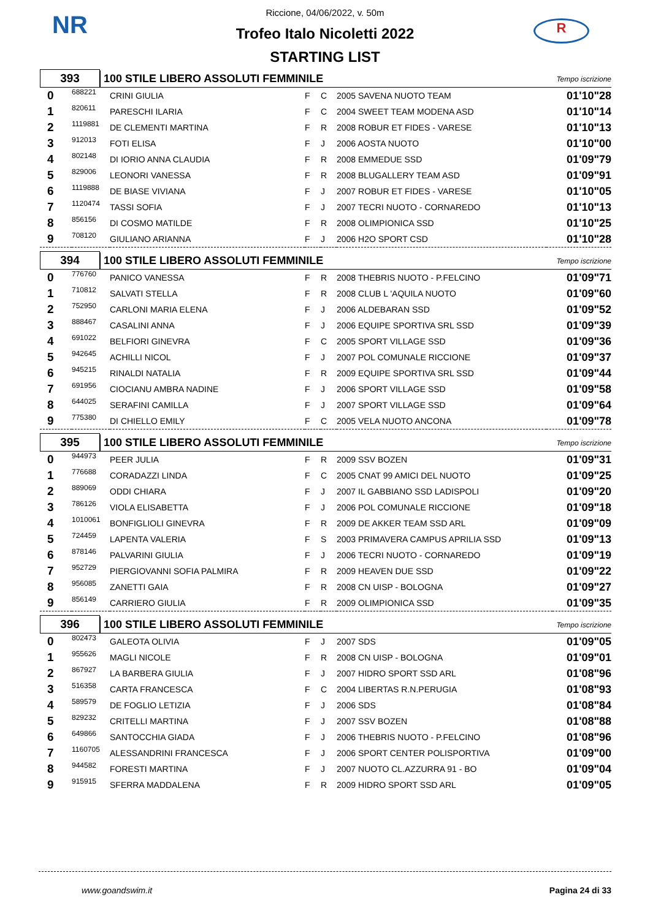NR R
Riccione, 04/06/2022, v. 50m
Trofeo Italo Nicoletti 2022
STARTING LIST
393
100 STILE LIBERO ASSOLUTI FEMMINILE
Tempo iscrizione
| 0 | 688221 | CRINI GIULIA | F | C | 2005 SAVENA NUOTO TEAM | 01'10"28 |
| 1 | 820611 | PARESCHI ILARIA | F | C | 2004 SWEET TEAM MODENA ASD | 01'10"14 |
| 2 | 1119881 | DE CLEMENTI MARTINA | F | R | 2008 ROBUR ET FIDES - VARESE | 01'10"13 |
| 3 | 912013 | FOTI ELISA | F | J | 2006 AOSTA NUOTO | 01'10"00 |
| 4 | 802148 | DI IORIO ANNA CLAUDIA | F | R | 2008 EMMEDUE SSD | 01'09"79 |
| 5 | 829006 | LEONORI VANESSA | F | R | 2008 BLUGALLERY TEAM ASD | 01'09"91 |
| 6 | 1119888 | DE BIASE VIVIANA | F | J | 2007 ROBUR ET FIDES - VARESE | 01'10"05 |
| 7 | 1120474 | TASSI SOFIA | F | J | 2007 TECRI NUOTO - CORNAREDO | 01'10"13 |
| 8 | 856156 | DI COSMO MATILDE | F | R | 2008 OLIMPIONICA SSD | 01'10"25 |
| 9 | 708120 | GIULIANO ARIANNA | F | J | 2006 H2O SPORT CSD | 01'10"28 |
394
100 STILE LIBERO ASSOLUTI FEMMINILE
Tempo iscrizione
| 0 | 776760 | PANICO VANESSA | F | R | 2008 THEBRIS NUOTO - P.FELCINO | 01'09"71 |
| 1 | 710812 | SALVATI STELLA | F | R | 2008 CLUB L 'AQUILA NUOTO | 01'09"60 |
| 2 | 752950 | CARLONI MARIA ELENA | F | J | 2006 ALDEBARAN SSD | 01'09"52 |
| 3 | 888467 | CASALINI ANNA | F | J | 2006 EQUIPE SPORTIVA SRL SSD | 01'09"39 |
| 4 | 691022 | BELFIORI GINEVRA | F | C | 2005 SPORT VILLAGE SSD | 01'09"36 |
| 5 | 942645 | ACHILLI NICOL | F | J | 2007 POL COMUNALE RICCIONE | 01'09"37 |
| 6 | 945215 | RINALDI NATALIA | F | R | 2009 EQUIPE SPORTIVA SRL SSD | 01'09"44 |
| 7 | 691956 | CIOCIANU AMBRA NADINE | F | J | 2006 SPORT VILLAGE SSD | 01'09"58 |
| 8 | 644025 | SERAFINI CAMILLA | F | J | 2007 SPORT VILLAGE SSD | 01'09"64 |
| 9 | 775380 | DI CHIELLO EMILY | F | C | 2005 VELA NUOTO ANCONA | 01'09"78 |
395
100 STILE LIBERO ASSOLUTI FEMMINILE
Tempo iscrizione
| 0 | 944973 | PEER JULIA | F | R | 2009 SSV BOZEN | 01'09"31 |
| 1 | 776688 | CORADAZZI LINDA | F | C | 2005 CNAT 99 AMICI DEL NUOTO | 01'09"25 |
| 2 | 889069 | ODDI CHIARA | F | J | 2007 IL GABBIANO SSD LADISPOLI | 01'09"20 |
| 3 | 786126 | VIOLA ELISABETTA | F | J | 2006 POL COMUNALE RICCIONE | 01'09"18 |
| 4 | 1010061 | BONFIGLIOLI GINEVRA | F | R | 2009 DE AKKER TEAM SSD ARL | 01'09"09 |
| 5 | 724459 | LAPENTA VALERIA | F | S | 2003 PRIMAVERA CAMPUS APRILIA SSD | 01'09"13 |
| 6 | 878146 | PALVARINI GIULIA | F | J | 2006 TECRI NUOTO - CORNAREDO | 01'09"19 |
| 7 | 952729 | PIERGIOVANNI SOFIA PALMIRA | F | R | 2009 HEAVEN DUE SSD | 01'09"22 |
| 8 | 956085 | ZANETTI GAIA | F | R | 2008 CN UISP - BOLOGNA | 01'09"27 |
| 9 | 856149 | CARRIERO GIULIA | F | R | 2009 OLIMPIONICA SSD | 01'09"35 |
396
100 STILE LIBERO ASSOLUTI FEMMINILE
Tempo iscrizione
| 0 | 802473 | GALEOTA OLIVIA | F | J | 2007 SDS | 01'09"05 |
| 1 | 955626 | MAGLI NICOLE | F | R | 2008 CN UISP - BOLOGNA | 01'09"01 |
| 2 | 867927 | LA BARBERA GIULIA | F | J | 2007 HIDRO SPORT SSD ARL | 01'08"96 |
| 3 | 516358 | CARTA FRANCESCA | F | C | 2004 LIBERTAS R.N.PERUGIA | 01'08"93 |
| 4 | 589579 | DE FOGLIO LETIZIA | F | J | 2006 SDS | 01'08"84 |
| 5 | 829232 | CRITELLI MARTINA | F | J | 2007 SSV BOZEN | 01'08"88 |
| 6 | 649866 | SANTOCCHIA GIADA | F | J | 2006 THEBRIS NUOTO - P.FELCINO | 01'08"96 |
| 7 | 1160705 | ALESSANDRINI FRANCESCA | F | J | 2006 SPORT CENTER POLISPORTIVA | 01'09"00 |
| 8 | 944582 | FORESTI MARTINA | F | J | 2007 NUOTO CL.AZZURRA 91 - BO | 01'09"04 |
| 9 | 915915 | SFERRA MADDALENA | F | R | 2009 HIDRO SPORT SSD ARL | 01'09"05 |
www.goandswim.it Pagina 24 di 33